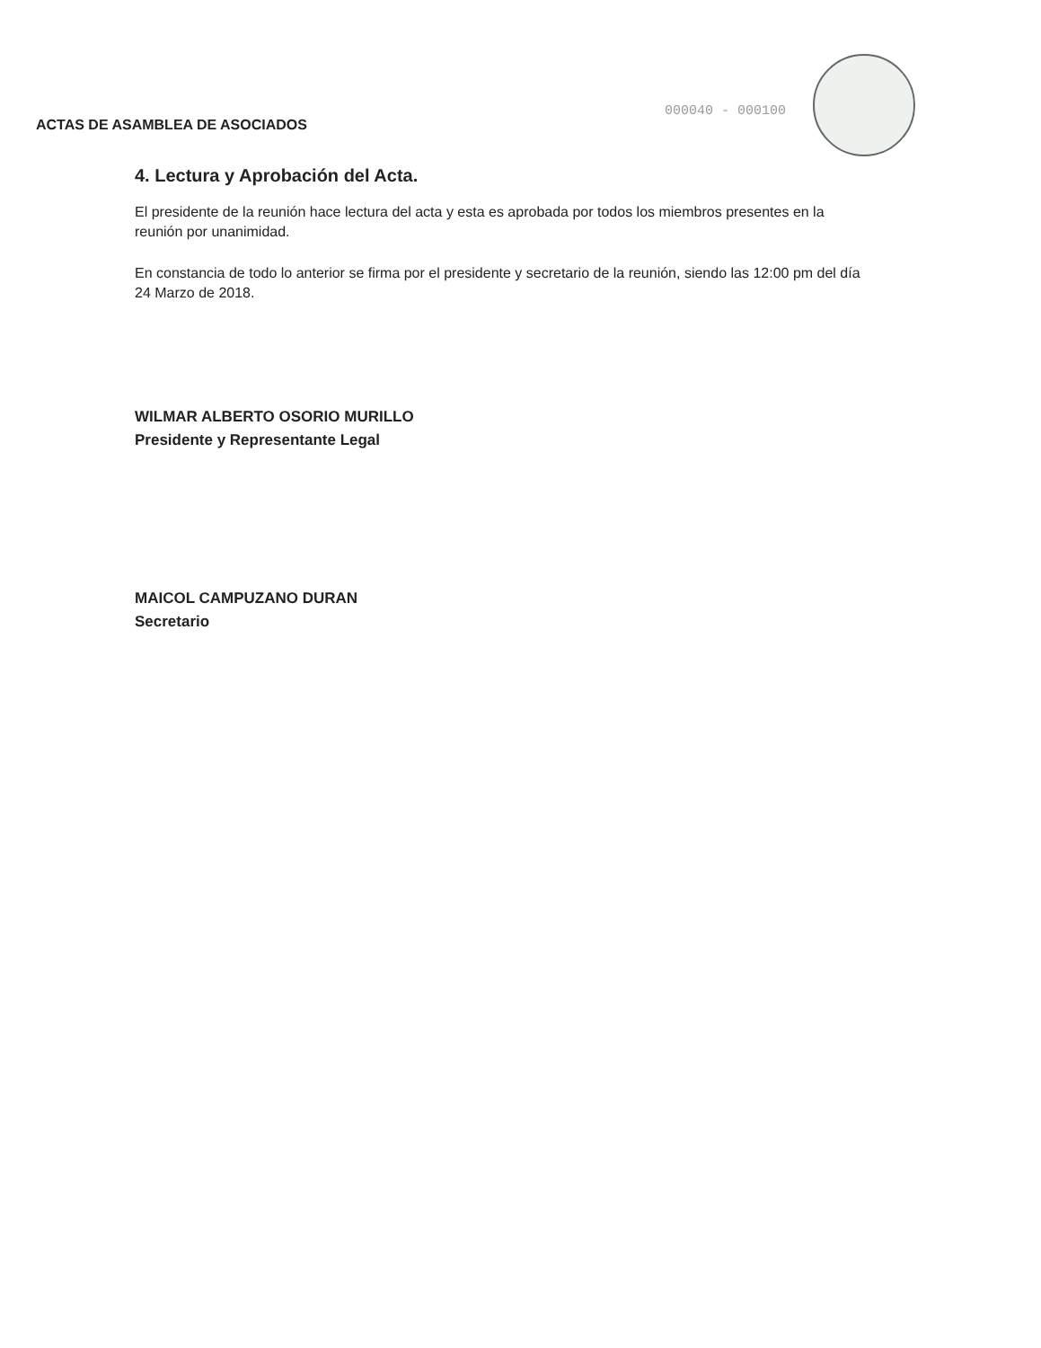ACTAS DE ASAMBLEA DE ASOCIADOS
000040 - 000100
4. Lectura y Aprobación del Acta.
El presidente de la reunión hace lectura del acta y esta es aprobada por todos los miembros presentes en la reunión por unanimidad.
En constancia de todo lo anterior se firma por el presidente y secretario de la reunión, siendo las 12:00 pm del día 24 Marzo de 2018.
WILMAR ALBERTO OSORIO MURILLO
Presidente y Representante Legal
MAICOL CAMPUZANO DURAN
Secretario